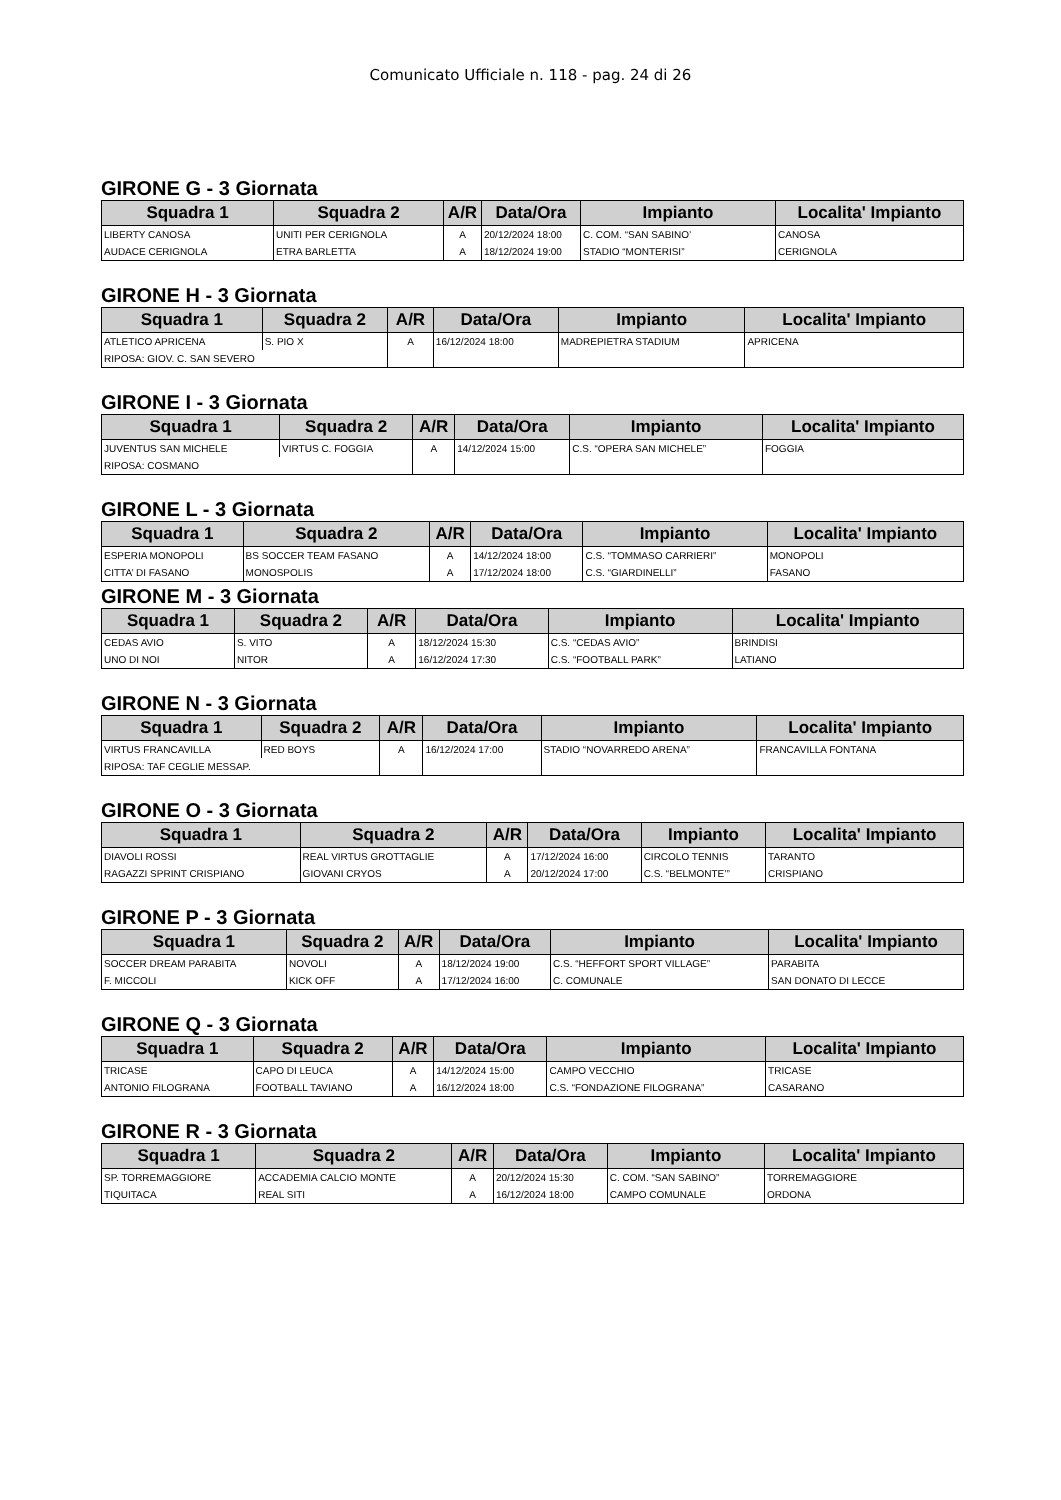Comunicato Ufficiale n. 118 - pag. 24 di 26
GIRONE G - 3 Giornata
| Squadra 1 | Squadra 2 | A/R | Data/Ora | Impianto | Localita' Impianto |
| --- | --- | --- | --- | --- | --- |
| LIBERTY CANOSA | UNITI PER CERIGNOLA | A | 20/12/2024 18:00 | C. COM. “SAN SABINO’ | CANOSA |
| AUDACE CERIGNOLA | ETRA BARLETTA | A | 18/12/2024 19:00 | STADIO “MONTERISI” | CERIGNOLA |
GIRONE H - 3 Giornata
| Squadra 1 | Squadra 2 | A/R | Data/Ora | Impianto | Localita' Impianto |
| --- | --- | --- | --- | --- | --- |
| ATLETICO APRICENA | S. PIO X | A | 16/12/2024 18:00 | MADREPIETRA STADIUM | APRICENA |
| RIPOSA: GIOV. C. SAN SEVERO | | | | | |
GIRONE I - 3 Giornata
| Squadra 1 | Squadra 2 | A/R | Data/Ora | Impianto | Localita' Impianto |
| --- | --- | --- | --- | --- | --- |
| JUVENTUS SAN MICHELE | VIRTUS C. FOGGIA | A | 14/12/2024 15:00 | C.S. “OPERA SAN MICHELE” | FOGGIA |
| RIPOSA: COSMANO | | | | | |
GIRONE L - 3 Giornata
| Squadra 1 | Squadra 2 | A/R | Data/Ora | Impianto | Localita' Impianto |
| --- | --- | --- | --- | --- | --- |
| ESPERIA MONOPOLI | BS SOCCER TEAM FASANO | A | 14/12/2024 18:00 | C.S. “TOMMASO CARRIERI” | MONOPOLI |
| CITTA’ DI FASANO | MONOSPOLIS | A | 17/12/2024 18:00 | C.S. “GIARDINELLI” | FASANO |
GIRONE M - 3 Giornata
| Squadra 1 | Squadra 2 | A/R | Data/Ora | Impianto | Localita' Impianto |
| --- | --- | --- | --- | --- | --- |
| CEDAS AVIO | S. VITO | A | 18/12/2024 15:30 | C.S. “CEDAS AVIO” | BRINDISI |
| UNO DI NOI | NITOR | A | 16/12/2024 17:30 | C.S. “FOOTBALL PARK” | LATIANO |
GIRONE N - 3 Giornata
| Squadra 1 | Squadra 2 | A/R | Data/Ora | Impianto | Localita' Impianto |
| --- | --- | --- | --- | --- | --- |
| VIRTUS FRANCAVILLA | RED BOYS | A | 16/12/2024 17:00 | STADIO “NOVARREDO ARENA” | FRANCAVILLA FONTANA |
| RIPOSA: TAF CEGLIE MESSAP. | | | | | |
GIRONE O - 3 Giornata
| Squadra 1 | Squadra 2 | A/R | Data/Ora | Impianto | Localita' Impianto |
| --- | --- | --- | --- | --- | --- |
| DIAVOLI ROSSI | REAL VIRTUS GROTTAGLIE | A | 17/12/2024 16:00 | CIRCOLO TENNIS | TARANTO |
| RAGAZZI SPRINT CRISPIANO | GIOVANI CRYOS | A | 20/12/2024 17:00 | C.S. “BELMONTE’” | CRISPIANO |
GIRONE P - 3 Giornata
| Squadra 1 | Squadra 2 | A/R | Data/Ora | Impianto | Localita' Impianto |
| --- | --- | --- | --- | --- | --- |
| SOCCER DREAM PARABITA | NOVOLI | A | 18/12/2024 19:00 | C.S. “HEFFORT SPORT VILLAGE” | PARABITA |
| F. MICCOLI | KICK OFF | A | 17/12/2024 16:00 | C. COMUNALE | SAN DONATO DI LECCE |
GIRONE Q - 3 Giornata
| Squadra 1 | Squadra 2 | A/R | Data/Ora | Impianto | Localita' Impianto |
| --- | --- | --- | --- | --- | --- |
| TRICASE | CAPO DI LEUCA | A | 14/12/2024 15:00 | CAMPO VECCHIO | TRICASE |
| ANTONIO FILOGRANA | FOOTBALL TAVIANO | A | 16/12/2024 18:00 | C.S. “FONDAZIONE FILOGRANA” | CASARANO |
GIRONE R - 3 Giornata
| Squadra 1 | Squadra 2 | A/R | Data/Ora | Impianto | Localita' Impianto |
| --- | --- | --- | --- | --- | --- |
| SP. TORREMAGGIORE | ACCADEMIA CALCIO MONTE | A | 20/12/2024 15:30 | C. COM. “SAN SABINO” | TORREMAGGIORE |
| TIQUITACA | REAL SITI | A | 16/12/2024 18:00 | CAMPO COMUNALE | ORDONA |